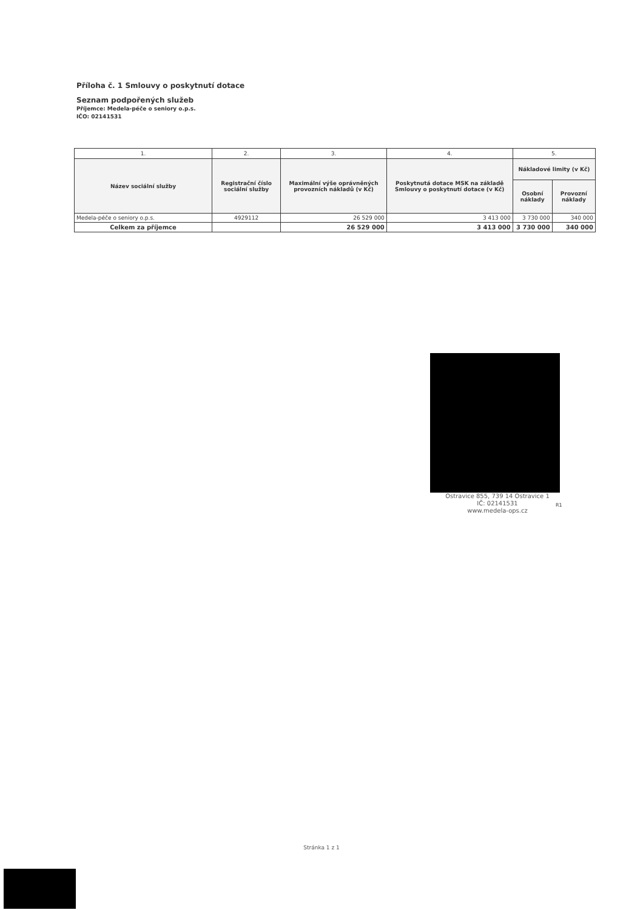Příloha č. 1 Smlouvy o poskytnutí dotace
Seznam podpořených služeb
Příjemce: Medela-péče o seniory o.p.s.
IČO: 02141531
| 1. | 2. | 3. | 4. | 5. | |
| --- | --- | --- | --- | --- | --- |
| Název sociální služby | Registrační číslo sociální služby | Maximální výše oprávněných provozních nákladů (v Kč) | Poskytnutá dotace MSK na základě Smlouvy o poskytnutí dotace (v Kč) | Nákladové limity (v Kč) | |
| | | | | Osobní náklady | Provozní náklady |
| Medela-péče o seniory o.p.s. | 4929112 | 26 529 000 | 3 413 000 | 3 730 000 | 340 000 |
| Celkem za příjemce | | 26 529 000 | 3 413 000 | 3 730 000 | 340 000 |
Ostravice 855, 739 14 Ostravice 1
IČ: 02141531
www.medela-ops.cz
R1
Stránka 1 z 1